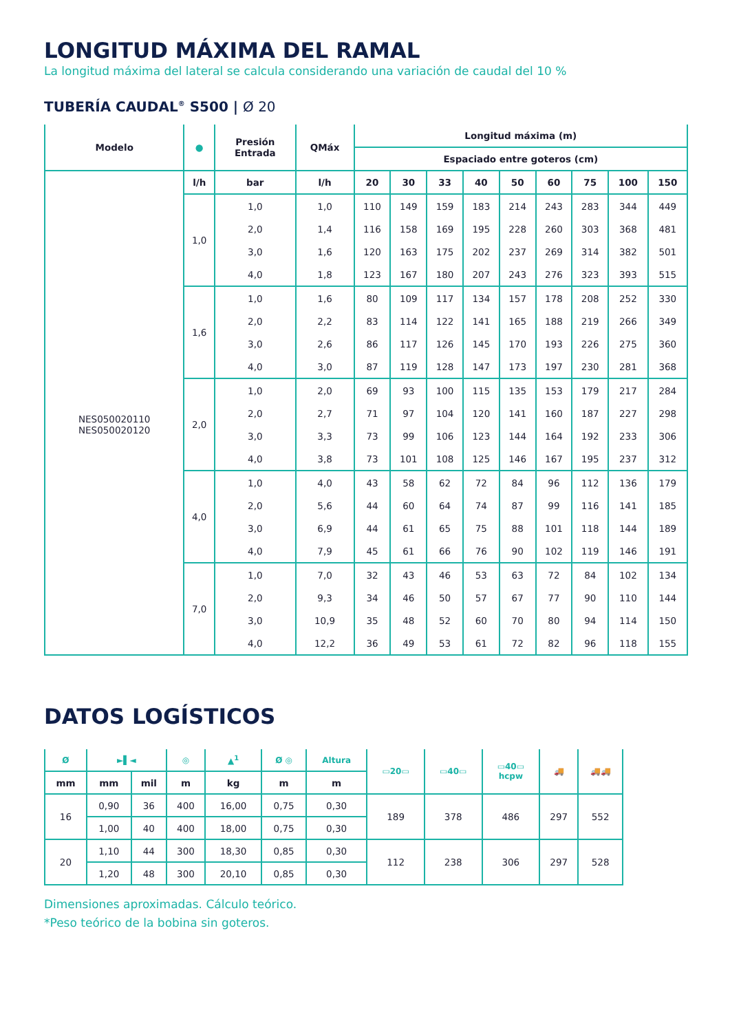LONGITUD MÁXIMA DEL RAMAL
La longitud máxima del lateral se calcula considerando una variación de caudal del 10 %
TUBERÍA CAUDAL<sup>®</sup> S500 | Ø 20
| Modelo | ● | Presión Entrada | QMáx | Longitud máxima (m) | | | | | | | | |
| --- | --- | --- | --- | --- | --- | --- | --- | --- | --- | --- | --- | --- |
| | | | | Espaciado entre goteros (cm) | | | | | | | | |
| | l/h | bar | l/h | 20 | 30 | 33 | 40 | 50 | 60 | 75 | 100 | 150 |
| NES050020110 NES050020120 | 1,0 | 1,0 | 1,0 | 110 | 149 | 159 | 183 | 214 | 243 | 283 | 344 | 449 |
| | | 2,0 | 1,4 | 116 | 158 | 169 | 195 | 228 | 260 | 303 | 368 | 481 |
| | | 3,0 | 1,6 | 120 | 163 | 175 | 202 | 237 | 269 | 314 | 382 | 501 |
| | | 4,0 | 1,8 | 123 | 167 | 180 | 207 | 243 | 276 | 323 | 393 | 515 |
| | 1,6 | 1,0 | 1,6 | 80 | 109 | 117 | 134 | 157 | 178 | 208 | 252 | 330 |
| | | 2,0 | 2,2 | 83 | 114 | 122 | 141 | 165 | 188 | 219 | 266 | 349 |
| | | 3,0 | 2,6 | 86 | 117 | 126 | 145 | 170 | 193 | 226 | 275 | 360 |
| | | 4,0 | 3,0 | 87 | 119 | 128 | 147 | 173 | 197 | 230 | 281 | 368 |
| | 2,0 | 1,0 | 2,0 | 69 | 93 | 100 | 115 | 135 | 153 | 179 | 217 | 284 |
| | | 2,0 | 2,7 | 71 | 97 | 104 | 120 | 141 | 160 | 187 | 227 | 298 |
| | | 3,0 | 3,3 | 73 | 99 | 106 | 123 | 144 | 164 | 192 | 233 | 306 |
| | | 4,0 | 3,8 | 73 | 101 | 108 | 125 | 146 | 167 | 195 | 237 | 312 |
| | 4,0 | 1,0 | 4,0 | 43 | 58 | 62 | 72 | 84 | 96 | 112 | 136 | 179 |
| | | 2,0 | 5,6 | 44 | 60 | 64 | 74 | 87 | 99 | 116 | 141 | 185 |
| | | 3,0 | 6,9 | 44 | 61 | 65 | 75 | 88 | 101 | 118 | 144 | 189 |
| | | 4,0 | 7,9 | 45 | 61 | 66 | 76 | 90 | 102 | 119 | 146 | 191 |
| | 7,0 | 1,0 | 7,0 | 32 | 43 | 46 | 53 | 63 | 72 | 84 | 102 | 134 |
| | | 2,0 | 9,3 | 34 | 46 | 50 | 57 | 67 | 77 | 90 | 110 | 144 |
| | | 3,0 | 10,9 | 35 | 48 | 52 | 60 | 70 | 80 | 94 | 114 | 150 |
| | | 4,0 | 12,2 | 36 | 49 | 53 | 61 | 72 | 82 | 96 | 118 | 155 |
DATOS LOGÍSTICOS
| Ø | ►▌◄ | | ◎ | ▲<sup>1</sup> | Ø ◎ | Altura | ▭20▭ | ▭40▭ | ▭40▭ hcpw | 🚚 | 🚚🚚 |
| --- | --- | --- | --- | --- | --- | --- | --- | --- | --- | --- | --- |
| mm | mm | mil | m | kg | m | m | | | | | |
| 16 | 0,90 | 36 | 400 | 16,00 | 0,75 | 0,30 | 189 | 378 | 486 | 297 | 552 |
| | 1,00 | 40 | 400 | 18,00 | 0,75 | 0,30 | | | | | |
| 20 | 1,10 | 44 | 300 | 18,30 | 0,85 | 0,30 | 112 | 238 | 306 | 297 | 528 |
| | 1,20 | 48 | 300 | 20,10 | 0,85 | 0,30 | | | | | |
Dimensiones aproximadas. Cálculo teórico.
*Peso teórico de la bobina sin goteros.